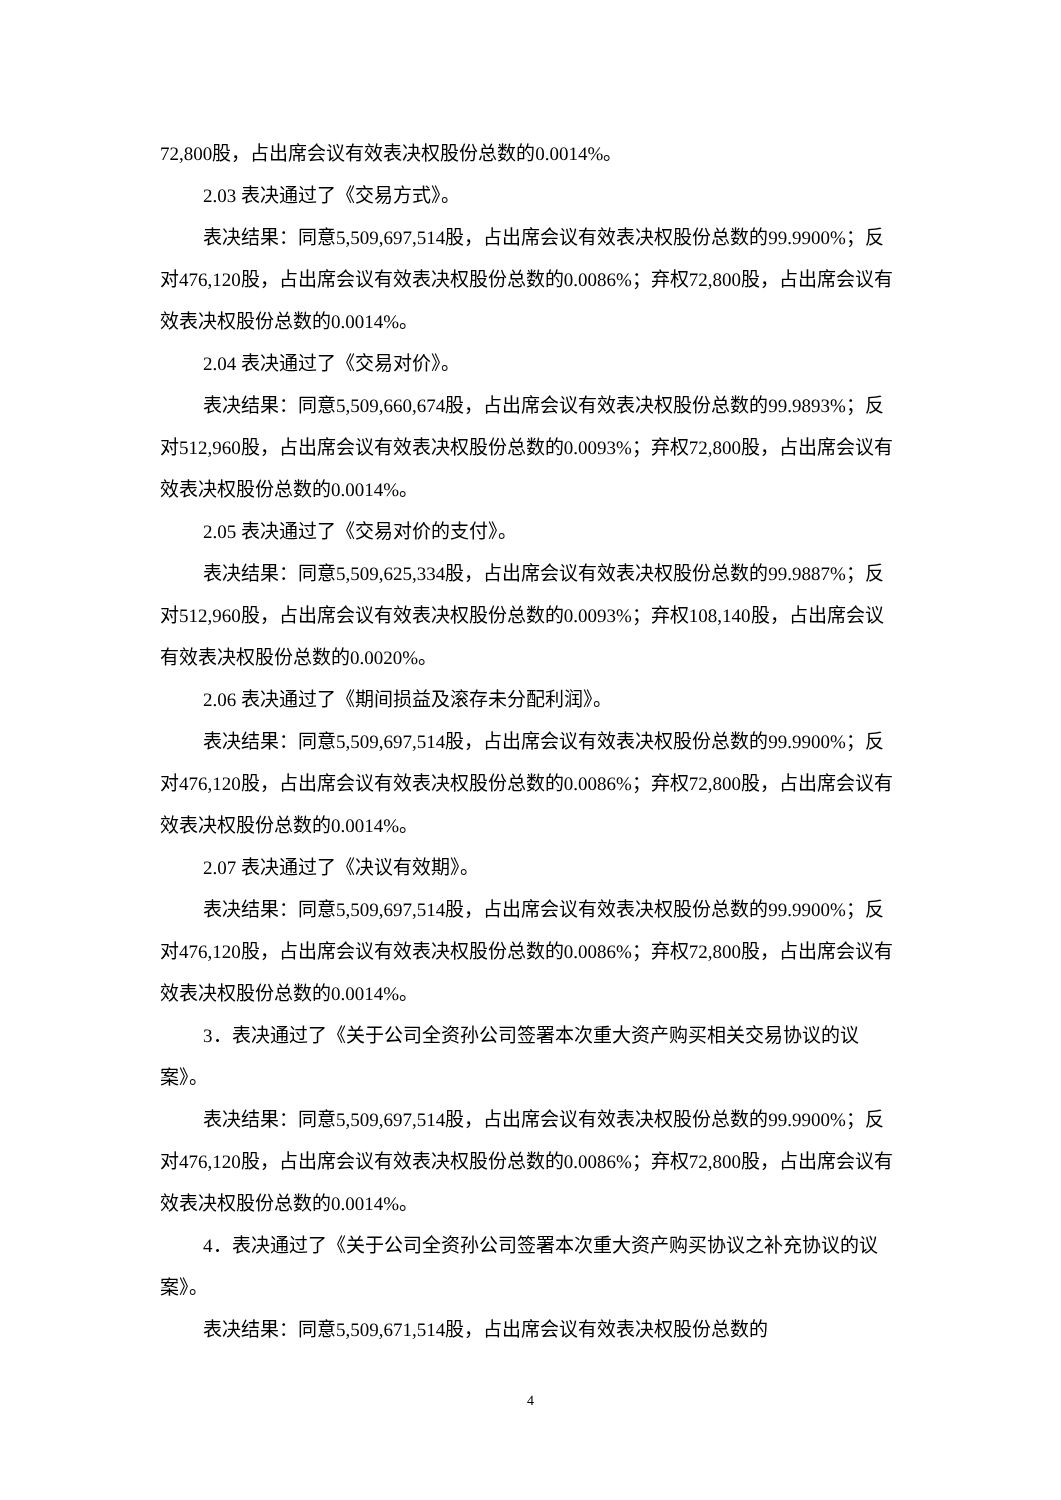72,800股，占出席会议有效表决权股份总数的0.0014%。
2.03 表决通过了《交易方式》。
表决结果：同意5,509,697,514股，占出席会议有效表决权股份总数的99.9900%；反对476,120股，占出席会议有效表决权股份总数的0.0086%；弃权72,800股，占出席会议有效表决权股份总数的0.0014%。
2.04 表决通过了《交易对价》。
表决结果：同意5,509,660,674股，占出席会议有效表决权股份总数的99.9893%；反对512,960股，占出席会议有效表决权股份总数的0.0093%；弃权72,800股，占出席会议有效表决权股份总数的0.0014%。
2.05 表决通过了《交易对价的支付》。
表决结果：同意5,509,625,334股，占出席会议有效表决权股份总数的99.9887%；反对512,960股，占出席会议有效表决权股份总数的0.0093%；弃权108,140股，占出席会议有效表决权股份总数的0.0020%。
2.06 表决通过了《期间损益及滚存未分配利润》。
表决结果：同意5,509,697,514股，占出席会议有效表决权股份总数的99.9900%；反对476,120股，占出席会议有效表决权股份总数的0.0086%；弃权72,800股，占出席会议有效表决权股份总数的0.0014%。
2.07 表决通过了《决议有效期》。
表决结果：同意5,509,697,514股，占出席会议有效表决权股份总数的99.9900%；反对476,120股，占出席会议有效表决权股份总数的0.0086%；弃权72,800股，占出席会议有效表决权股份总数的0.0014%。
3．表决通过了《关于公司全资孙公司签署本次重大资产购买相关交易协议的议案》。
表决结果：同意5,509,697,514股，占出席会议有效表决权股份总数的99.9900%；反对476,120股，占出席会议有效表决权股份总数的0.0086%；弃权72,800股，占出席会议有效表决权股份总数的0.0014%。
4．表决通过了《关于公司全资孙公司签署本次重大资产购买协议之补充协议的议案》。
表决结果：同意5,509,671,514股，占出席会议有效表决权股份总数的
4